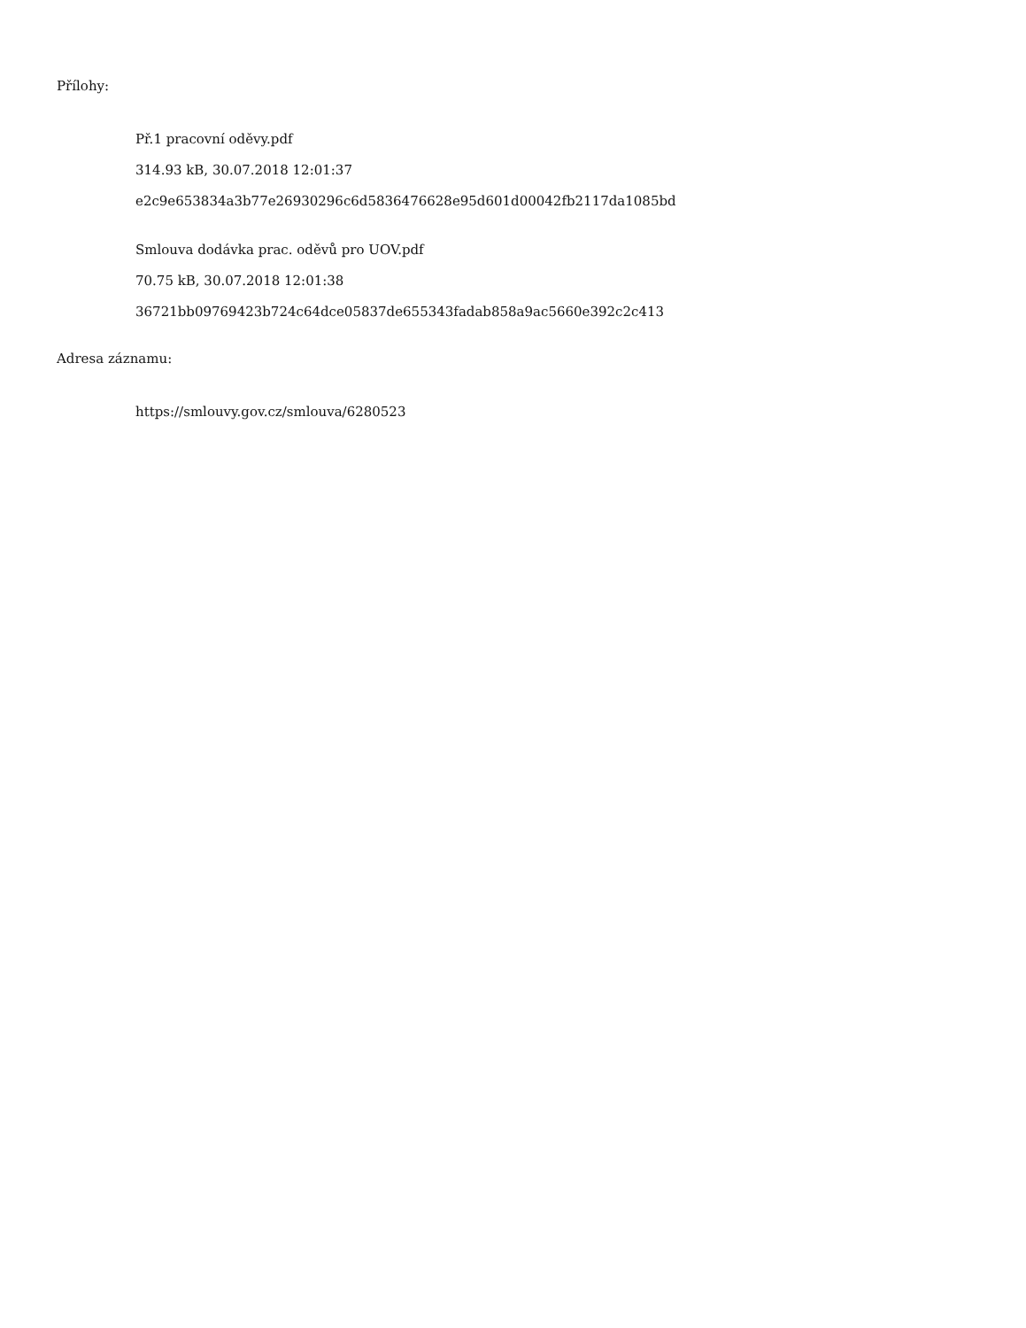Přílohy:
Př.1 pracovní oděvy.pdf
314.93 kB, 30.07.2018 12:01:37
e2c9e653834a3b77e26930296c6d5836476628e95d601d00042fb2117da1085bd
Smlouva dodávka prac. oděvů pro UOV.pdf
70.75 kB, 30.07.2018 12:01:38
36721bb09769423b724c64dce05837de655343fadab858a9ac5660e392c2c413
Adresa záznamu:
https://smlouvy.gov.cz/smlouva/6280523